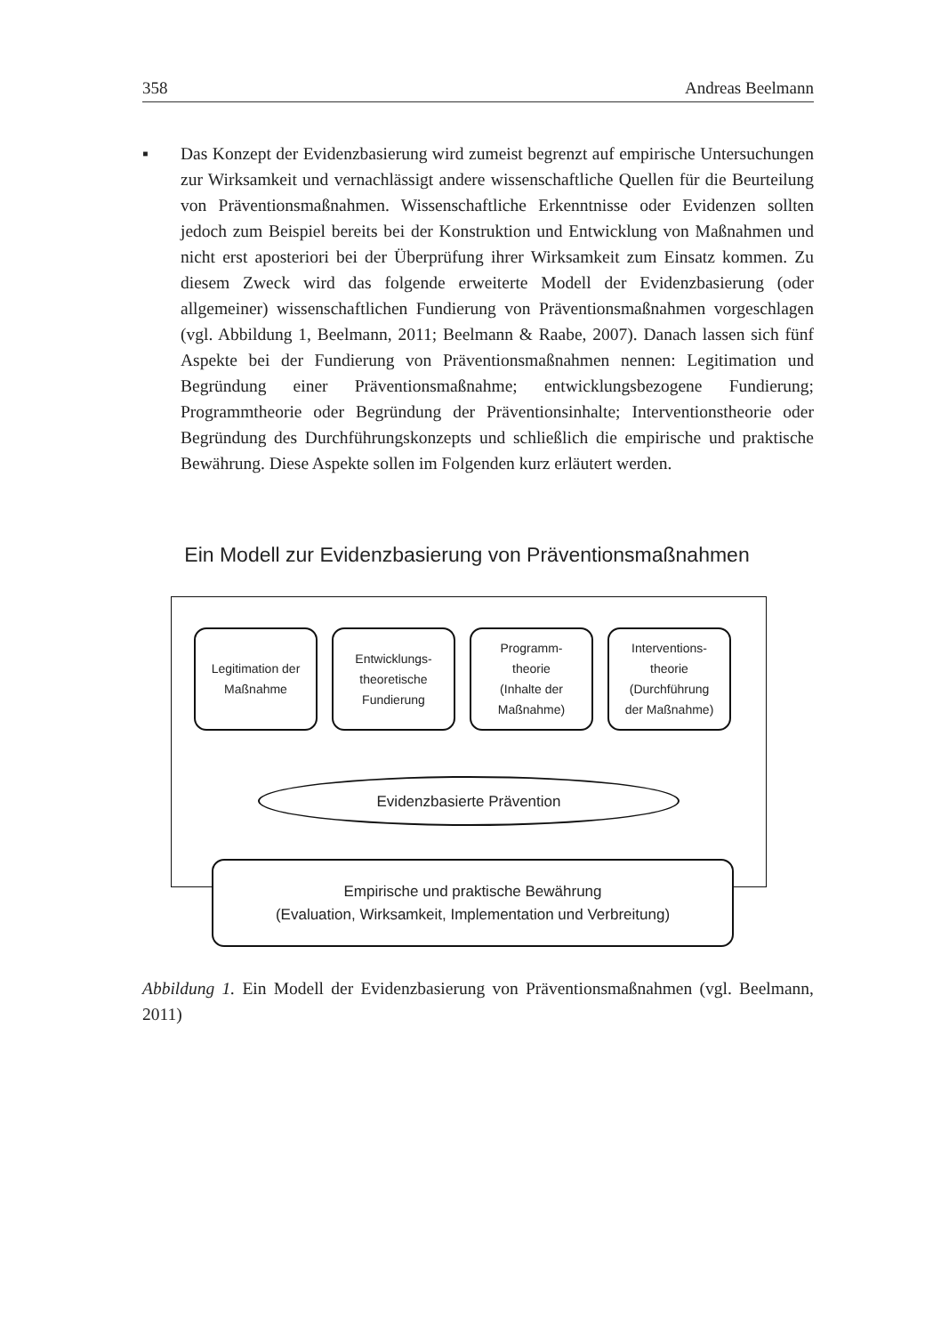358 Andreas Beelmann
▪ Das Konzept der Evidenzbasierung wird zumeist begrenzt auf empirische Untersuchungen zur Wirksamkeit und vernachlässigt andere wissenschaftliche Quellen für die Beurteilung von Präventionsmaßnahmen. Wissenschaftliche Erkenntnisse oder Evidenzen sollten jedoch zum Beispiel bereits bei der Konstruktion und Entwicklung von Maßnahmen und nicht erst aposteriori bei der Überprüfung ihrer Wirksamkeit zum Einsatz kommen. Zu diesem Zweck wird das folgende erweiterte Modell der Evidenzbasierung (oder allgemeiner) wissenschaftlichen Fundierung von Präventionsmaßnahmen vorgeschlagen (vgl. Abbildung 1, Beelmann, 2011; Beelmann & Raabe, 2007). Danach lassen sich fünf Aspekte bei der Fundierung von Präventionsmaßnahmen nennen: Legitimation und Begründung einer Präventionsmaßnahme; entwicklungsbezogene Fundierung; Programmtheorie oder Begründung der Präventionsinhalte; Interventionstheorie oder Begründung des Durchführungskonzepts und schließlich die empirische und praktische Bewährung. Diese Aspekte sollen im Folgenden kurz erläutert werden.
Ein Modell zur Evidenzbasierung von Präventionsmaßnahmen
Legitimation der
Maßnahme
Entwicklungs-
theoretische
Fundierung
Programm-
theorie
(Inhalte der
Maßnahme)
Interventions-
theorie
(Durchführung
der Maßnahme)
Evidenzbasierte Prävention
Empirische und praktische Bewährung
(Evaluation, Wirksamkeit, Implementation und Verbreitung)
Abbildung 1. Ein Modell der Evidenzbasierung von Präventionsmaßnahmen (vgl. Beelmann, 2011)